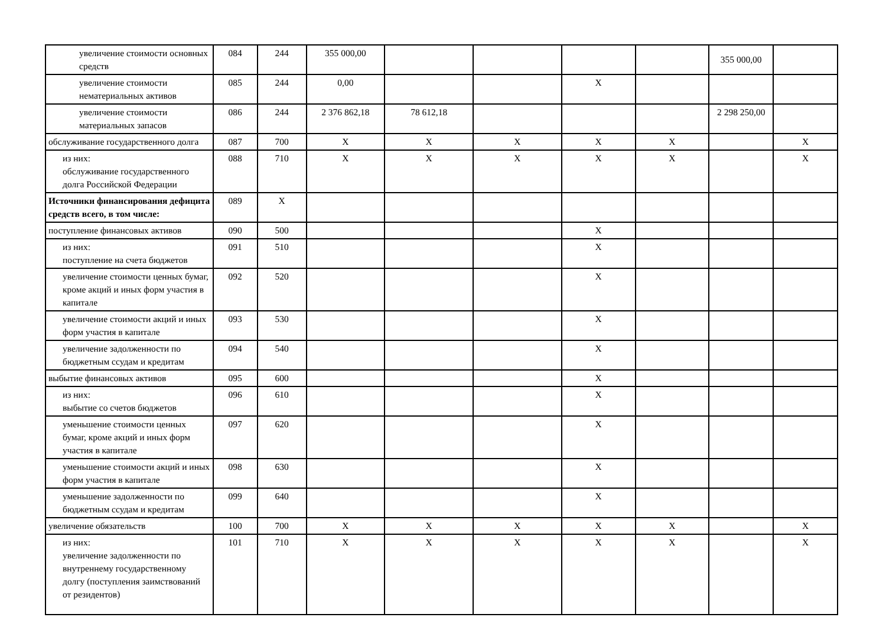| увеличение стоимости основных средств | 084 | 244 | 355 000,00 | | | | | 355 000,00 | |
| увеличение стоимости нематериальных активов | 085 | 244 | 0,00 | | | X | | | |
| увеличение стоимости материальных запасов | 086 | 244 | 2 376 862,18 | 78 612,18 | | | | 2 298 250,00 | |
| обслуживание государственного долга | 087 | 700 | X | X | X | X | X | | X |
| из них: обслуживание государственного долга Российской Федерации | 088 | 710 | X | X | X | X | X | | X |
| Источники финансирования дефицита средств всего, в том числе: | 089 | X | | | | | | | |
| поступление финансовых активов | 090 | 500 | | | | X | | | |
| из них: поступление на счета бюджетов | 091 | 510 | | | | X | | | |
| увеличение стоимости ценных бумаг, кроме акций и иных форм участия в капитале | 092 | 520 | | | | X | | | |
| увеличение стоимости акций и иных форм участия в капитале | 093 | 530 | | | | X | | | |
| увеличение задолженности по бюджетным ссудам и кредитам | 094 | 540 | | | | X | | | |
| выбытие финансовых активов | 095 | 600 | | | | X | | | |
| из них: выбытие со счетов бюджетов | 096 | 610 | | | | X | | | |
| уменьшение стоимости ценных бумаг, кроме акций и иных форм участия в капитале | 097 | 620 | | | | X | | | |
| уменьшение стоимости акций и иных форм участия в капитале | 098 | 630 | | | | X | | | |
| уменьшение задолженности по бюджетным ссудам и кредитам | 099 | 640 | | | | X | | | |
| увеличение обязательств | 100 | 700 | X | X | X | X | X | | X |
| из них: увеличение задолженности по внутреннему государственному долгу (поступления заимствований от резидентов) | 101 | 710 | X | X | X | X | X | | X |